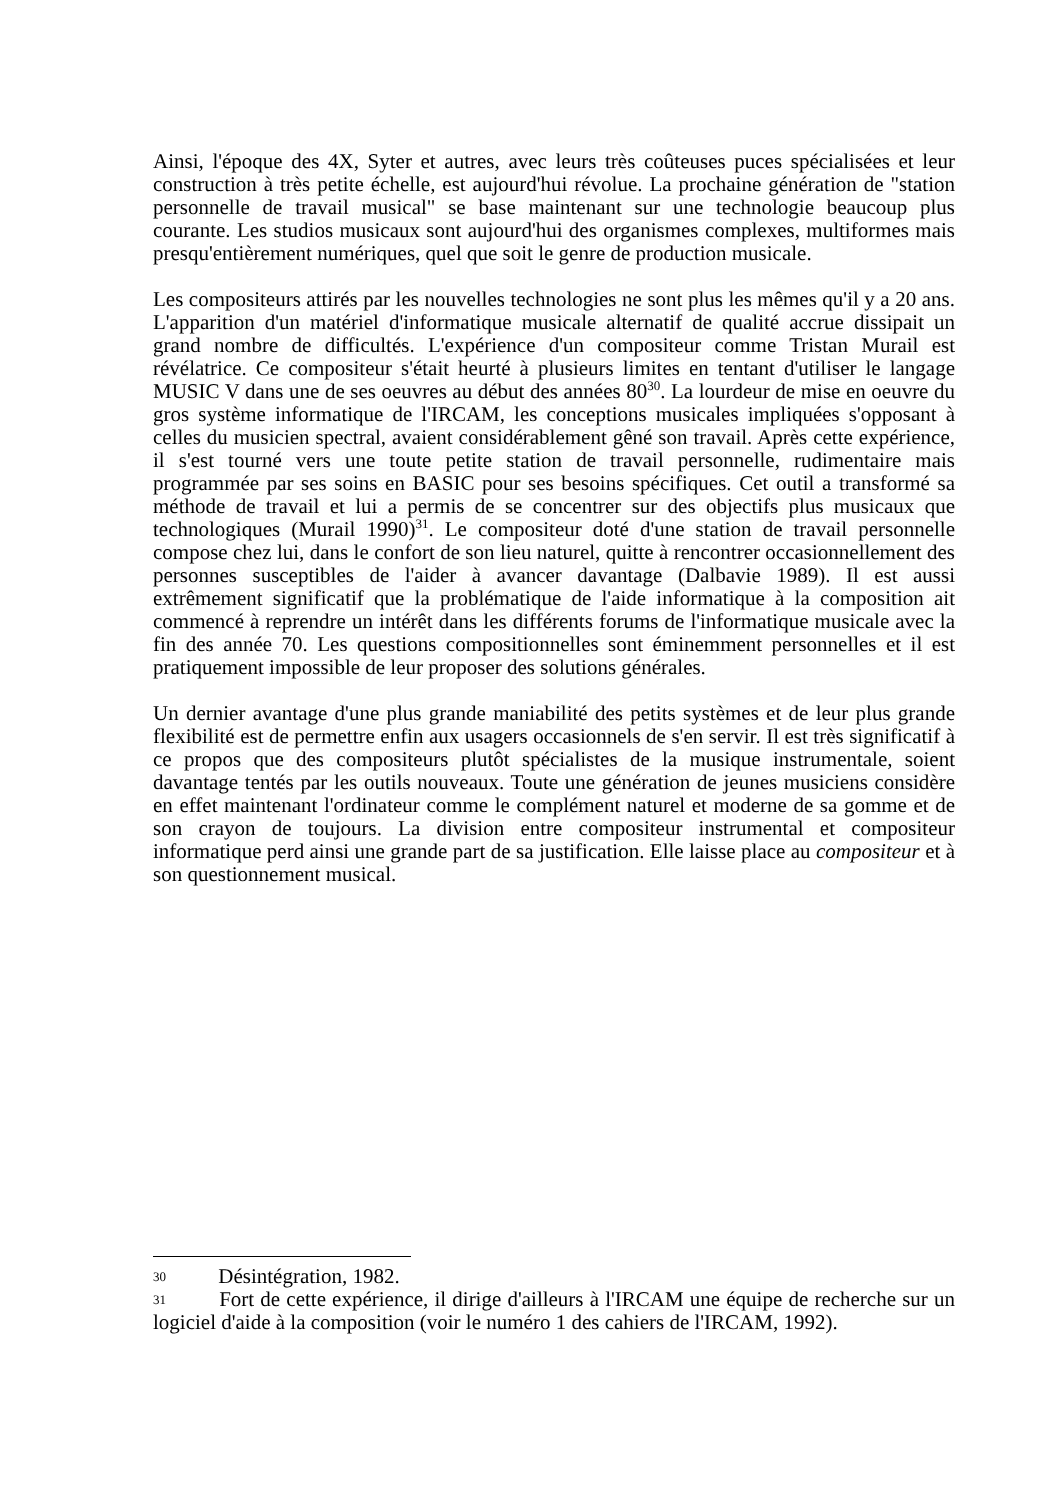Ainsi, l'époque des 4X, Syter et autres, avec leurs très coûteuses puces spécialisées et leur construction à très petite échelle, est aujourd'hui révolue. La prochaine génération de "station personnelle de travail musical" se base maintenant sur une technologie beaucoup plus courante. Les studios musicaux sont aujourd'hui des organismes complexes, multiformes mais presqu'entièrement numériques, quel que soit le genre de production musicale.
Les compositeurs attirés par les nouvelles technologies ne sont plus les mêmes qu'il y a 20 ans. L'apparition d'un matériel d'informatique musicale alternatif de qualité accrue dissipait un grand nombre de difficultés. L'expérience d'un compositeur comme Tristan Murail est révélatrice. Ce compositeur s'était heurté à plusieurs limites en tentant d'utiliser le langage MUSIC V dans une de ses oeuvres au début des années 80<sup>30</sup>. La lourdeur de mise en oeuvre du gros système informatique de l'IRCAM, les conceptions musicales impliquées s'opposant à celles du musicien spectral, avaient considérablement gêné son travail. Après cette expérience, il s'est tourné vers une toute petite station de travail personnelle, rudimentaire mais programmée par ses soins en BASIC pour ses besoins spécifiques. Cet outil a transformé sa méthode de travail et lui a permis de se concentrer sur des objectifs plus musicaux que technologiques (Murail 1990)<sup>31</sup>. Le compositeur doté d'une station de travail personnelle compose chez lui, dans le confort de son lieu naturel, quitte à rencontrer occasionnellement des personnes susceptibles de l'aider à avancer davantage (Dalbavie 1989). Il est aussi extrêmement significatif que la problématique de l'aide informatique à la composition ait commencé à reprendre un intérêt dans les différents forums de l'informatique musicale avec la fin des année 70. Les questions compositionnelles sont éminemment personnelles et il est pratiquement impossible de leur proposer des solutions générales.
Un dernier avantage d'une plus grande maniabilité des petits systèmes et de leur plus grande flexibilité est de permettre enfin aux usagers occasionnels de s'en servir. Il est très significatif à ce propos que des compositeurs plutôt spécialistes de la musique instrumentale, soient davantage tentés par les outils nouveaux. Toute une génération de jeunes musiciens considère en effet maintenant l'ordinateur comme le complément naturel et moderne de sa gomme et de son crayon de toujours. La division entre compositeur instrumental et compositeur informatique perd ainsi une grande part de sa justification. Elle laisse place au compositeur et à son questionnement musical.
30 Désintégration, 1982.
31 Fort de cette expérience, il dirige d'ailleurs à l'IRCAM une équipe de recherche sur un logiciel d'aide à la composition (voir le numéro 1 des cahiers de l'IRCAM, 1992).